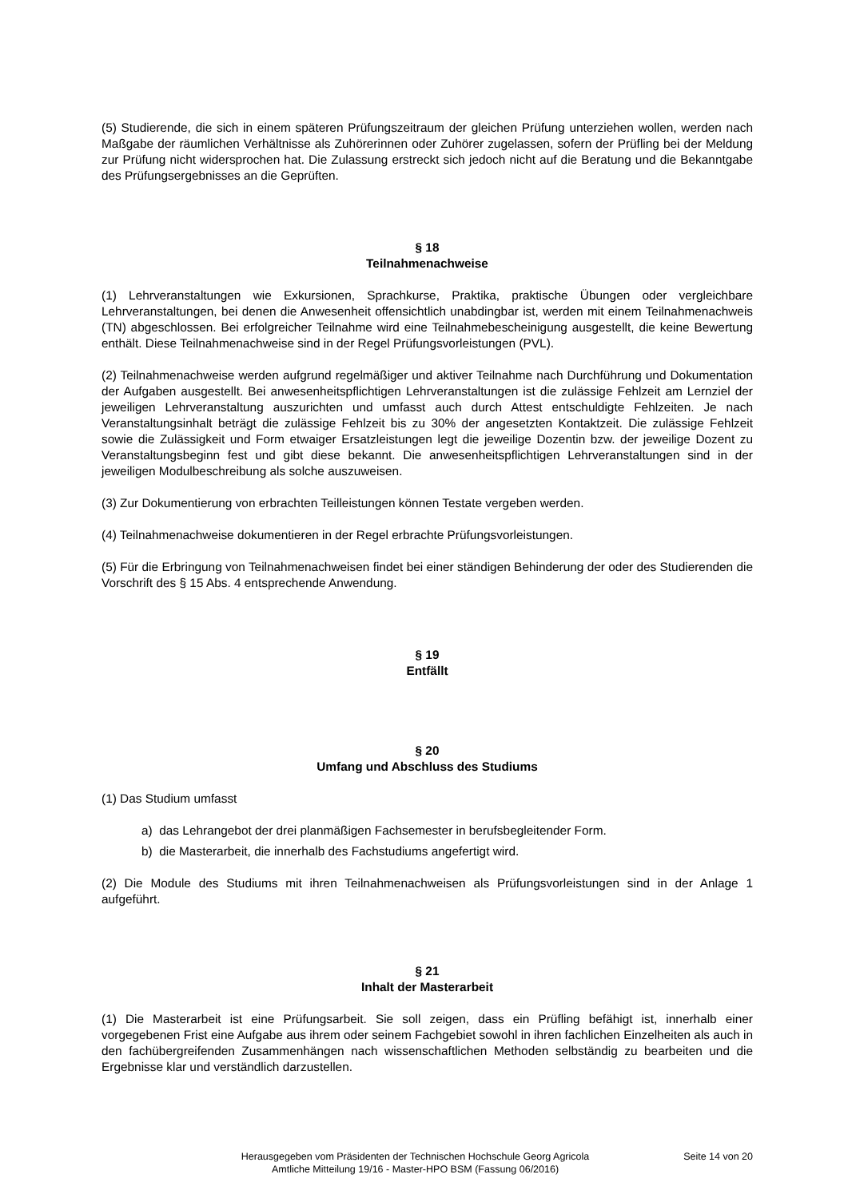(5) Studierende, die sich in einem späteren Prüfungszeitraum der gleichen Prüfung unterziehen wollen, werden nach Maßgabe der räumlichen Verhältnisse als Zuhörerinnen oder Zuhörer zugelassen, sofern der Prüfling bei der Meldung zur Prüfung nicht widersprochen hat. Die Zulassung erstreckt sich jedoch nicht auf die Beratung und die Bekanntgabe des Prüfungsergebnisses an die Geprüften.
§ 18
Teilnahmenachweise
(1) Lehrveranstaltungen wie Exkursionen, Sprachkurse, Praktika, praktische Übungen oder vergleichbare Lehrveranstaltungen, bei denen die Anwesenheit offensichtlich unabdingbar ist, werden mit einem Teilnahmenachweis (TN) abgeschlossen. Bei erfolgreicher Teilnahme wird eine Teilnahmebescheinigung ausgestellt, die keine Bewertung enthält. Diese Teilnahmenachweise sind in der Regel Prüfungsvorleistungen (PVL).
(2) Teilnahmenachweise werden aufgrund regelmäßiger und aktiver Teilnahme nach Durchführung und Dokumentation der Aufgaben ausgestellt. Bei anwesenheitspflichtigen Lehrveranstaltungen ist die zulässige Fehlzeit am Lernziel der jeweiligen Lehrveranstaltung auszurichten und umfasst auch durch Attest entschuldigte Fehlzeiten. Je nach Veranstaltungsinhalt beträgt die zulässige Fehlzeit bis zu 30% der angesetzten Kontaktzeit. Die zulässige Fehlzeit sowie die Zulässigkeit und Form etwaiger Ersatzleistungen legt die jeweilige Dozentin bzw. der jeweilige Dozent zu Veranstaltungsbeginn fest und gibt diese bekannt. Die anwesenheitspflichtigen Lehrveranstaltungen sind in der jeweiligen Modulbeschreibung als solche auszuweisen.
(3) Zur Dokumentierung von erbrachten Teilleistungen können Testate vergeben werden.
(4) Teilnahmenachweise dokumentieren in der Regel erbrachte Prüfungsvorleistungen.
(5) Für die Erbringung von Teilnahmenachweisen findet bei einer ständigen Behinderung der oder des Studierenden die Vorschrift des § 15 Abs. 4 entsprechende Anwendung.
§ 19
Entfällt
§ 20
Umfang und Abschluss des Studiums
(1) Das Studium umfasst
a) das Lehrangebot der drei planmäßigen Fachsemester in berufsbegleitender Form.
b) die Masterarbeit, die innerhalb des Fachstudiums angefertigt wird.
(2) Die Module des Studiums mit ihren Teilnahmenachweisen als Prüfungsvorleistungen sind in der Anlage 1 aufgeführt.
§ 21
Inhalt der Masterarbeit
(1) Die Masterarbeit ist eine Prüfungsarbeit. Sie soll zeigen, dass ein Prüfling befähigt ist, innerhalb einer vorgegebenen Frist eine Aufgabe aus ihrem oder seinem Fachgebiet sowohl in ihren fachlichen Einzelheiten als auch in den fachübergreifenden Zusammenhängen nach wissenschaftlichen Methoden selbständig zu bearbeiten und die Ergebnisse klar und verständlich darzustellen.
Herausgegeben vom Präsidenten der Technischen Hochschule Georg Agricola
Amtliche Mitteilung 19/16 - Master-HPO BSM (Fassung 06/2016)
Seite 14 von 20